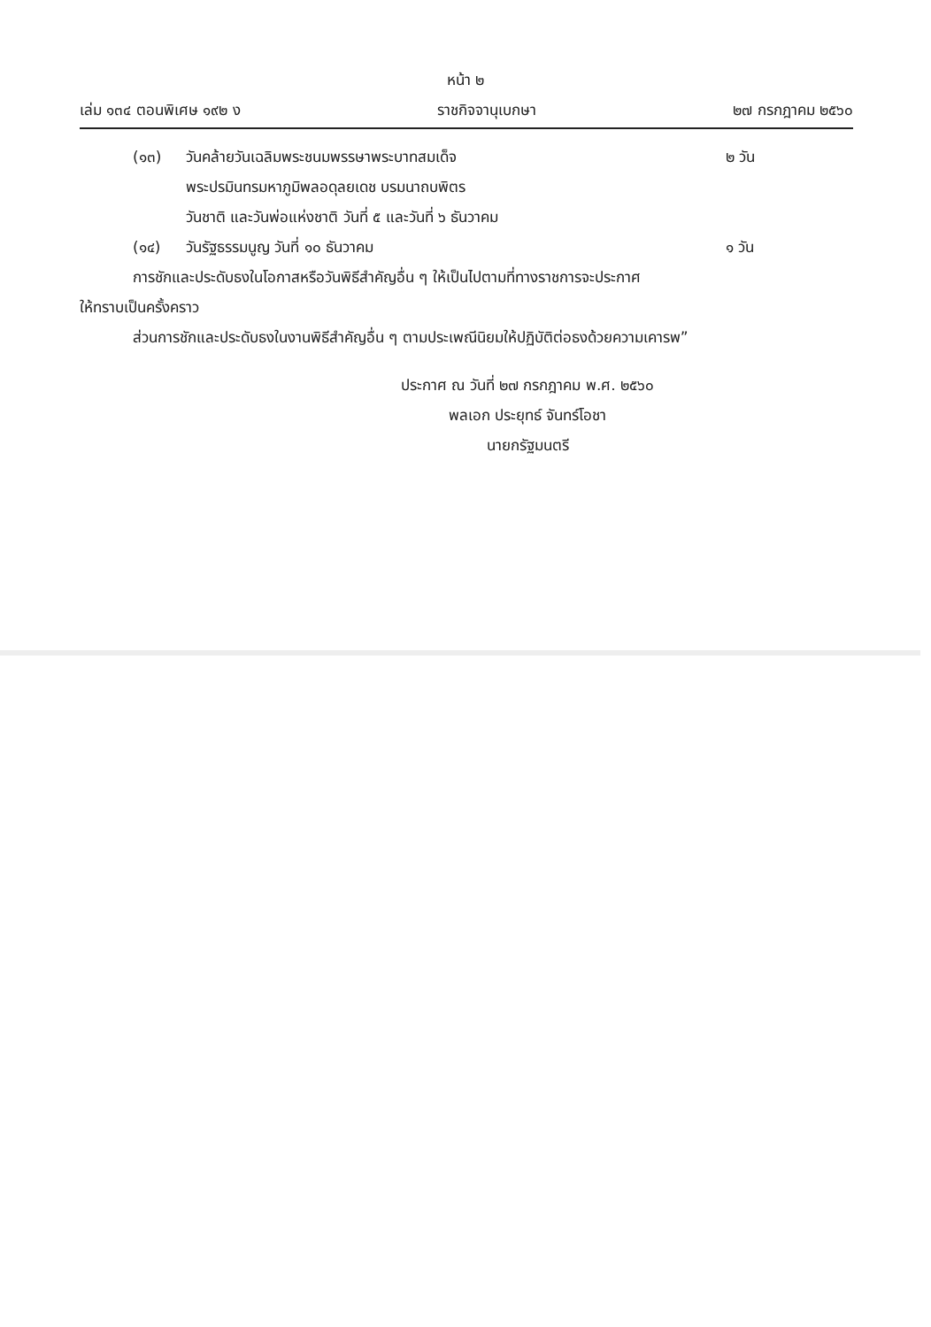หน้า ๒
เล่ม ๑๓๔ ตอนพิเศษ ๑๙๒ ง ราชกิจจานุเบกษา ๒๗ กรกฎาคม ๒๕๖๐
(๑๓) วันคล้ายวันเฉลิมพระชนมพรรษาพระบาทสมเด็จ
พระปรมินทรมหาภูมิพลอดุลยเดช บรมนาถบพิตร
วันชาติ และวันพ่อแห่งชาติ วันที่ ๕ และวันที่ ๖ ธันวาคม ๒ วัน
(๑๔) วันรัฐธรรมนูญ วันที่ ๑๐ ธันวาคม ๑ วัน
การชักและประดับธงในโอกาสหรือวันพิธีสำคัญอื่น ๆ ให้เป็นไปตามที่ทางราชการจะประกาศ
ให้ทราบเป็นครั้งคราว
ส่วนการชักและประดับธงในงานพิธีสำคัญอื่น ๆ ตามประเพณีนิยมให้ปฏิบัติต่อธงด้วยความเคารพ”
ประกาศ ณ วันที่ ๒๗ กรกฎาคม พ.ศ. ๒๕๖๐
พลเอก ประยุทธ์ จันทร์โอชา
นายกรัฐมนตรี